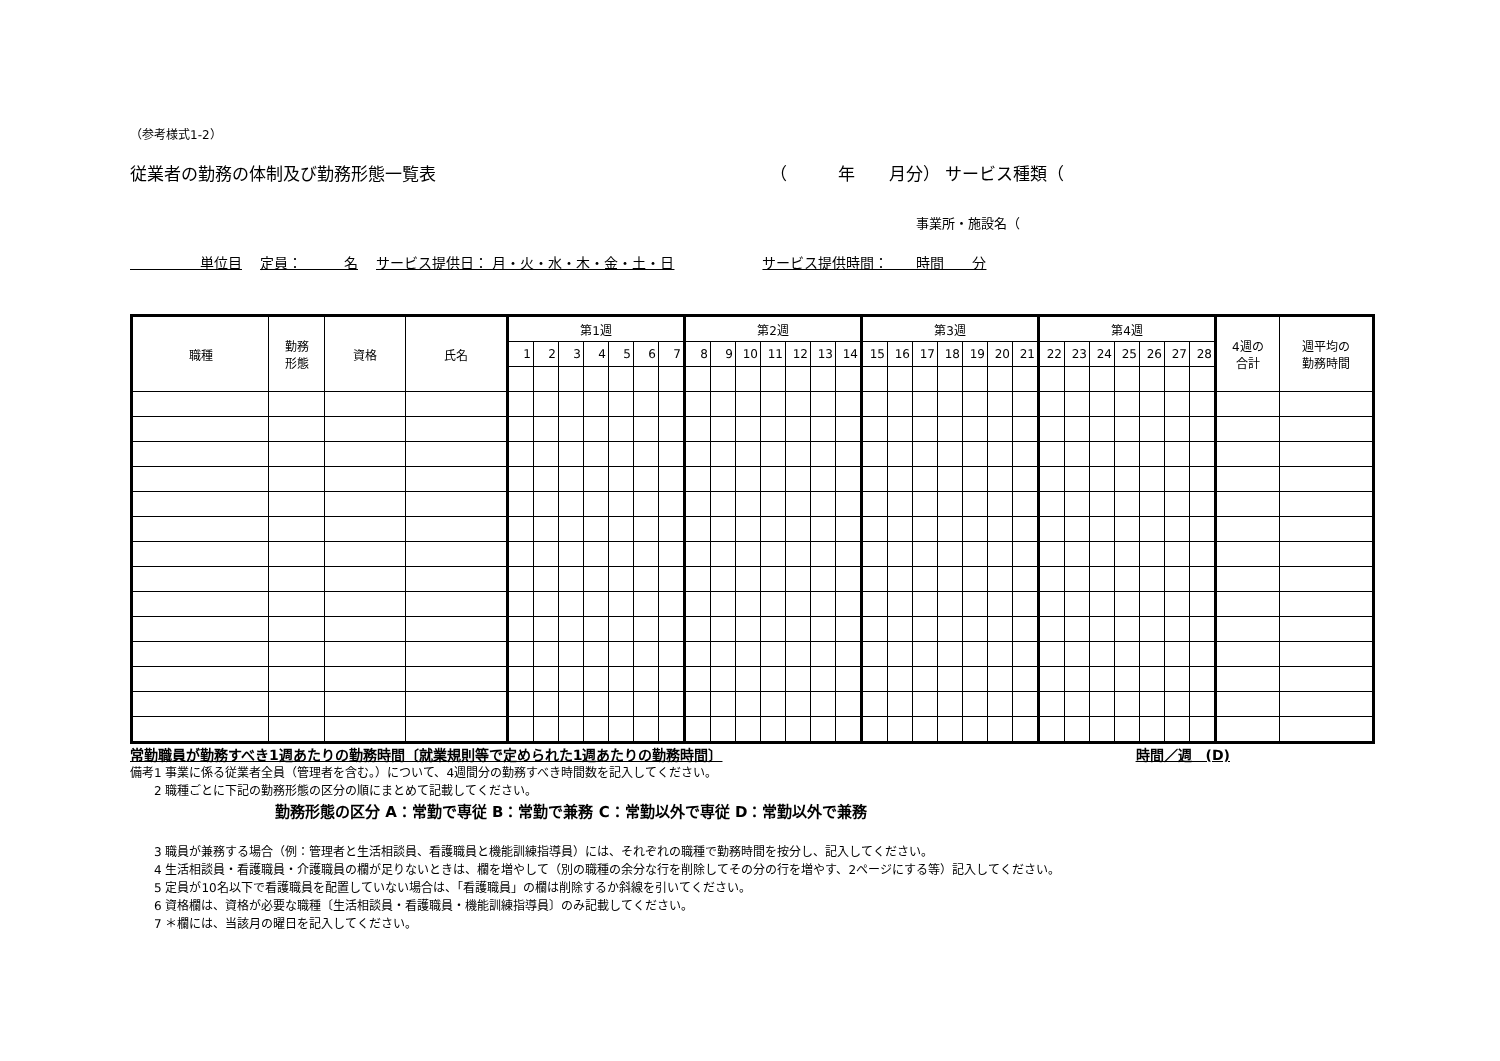（参考様式1-2）
従業者の勤務の体制及び勤務形態一覧表 （　　　年　　月分） サービス種類（
事業所・施設名（
　　　　　単位目 定員：　　　名 サービス提供日： 月・火・水・木・金・土・日　　　　　サービス提供時間：　　時間　　分
| 職種 | 勤務 形態 | 資格 | 氏名 | 第1週 | | | | | | | 第2週 | | | | | | | 第3週 | | | | | | | 第4週 | | | | | | | 4週の 合計 | 週平均の 勤務時間 |
| --- | --- | --- | --- | --- | --- | --- | --- | --- | --- | --- | --- | --- | --- | --- | --- | --- | --- | --- | --- | --- | --- | --- | --- | --- | --- | --- | --- | --- | --- | --- | --- | --- | --- |
| | | | | 1 | 2 | 3 | 4 | 5 | 6 | 7 | 8 | 9 | 10 | 11 | 12 | 13 | 14 | 15 | 16 | 17 | 18 | 19 | 20 | 21 | 22 | 23 | 24 | 25 | 26 | 27 | 28 | | |
常勤職員が勤務すべき1週あたりの勤務時間〔就業規則等で定められた1週あたりの勤務時間〕
時間／週　(D)
備考1 事業に係る従業者全員（管理者を含む。）について、4週間分の勤務すべき時間数を記入してください。
　　2 職種ごとに下記の勤務形態の区分の順にまとめて記載してください。
勤務形態の区分 A：常勤で専従 B：常勤で兼務 C：常勤以外で専従 D：常勤以外で兼務
　　3 職員が兼務する場合（例：管理者と生活相談員、看護職員と機能訓練指導員）には、それぞれの職種で勤務時間を按分し、記入してください。
　　4 生活相談員・看護職員・介護職員の欄が足りないときは、欄を増やして（別の職種の余分な行を削除してその分の行を増やす、2ページにする等）記入してください。
　　5 定員が10名以下で看護職員を配置していない場合は、「看護職員」の欄は削除するか斜線を引いてください。
　　6 資格欄は、資格が必要な職種〔生活相談員・看護職員・機能訓練指導員〕のみ記載してください。
　　7 ＊欄には、当該月の曜日を記入してください。